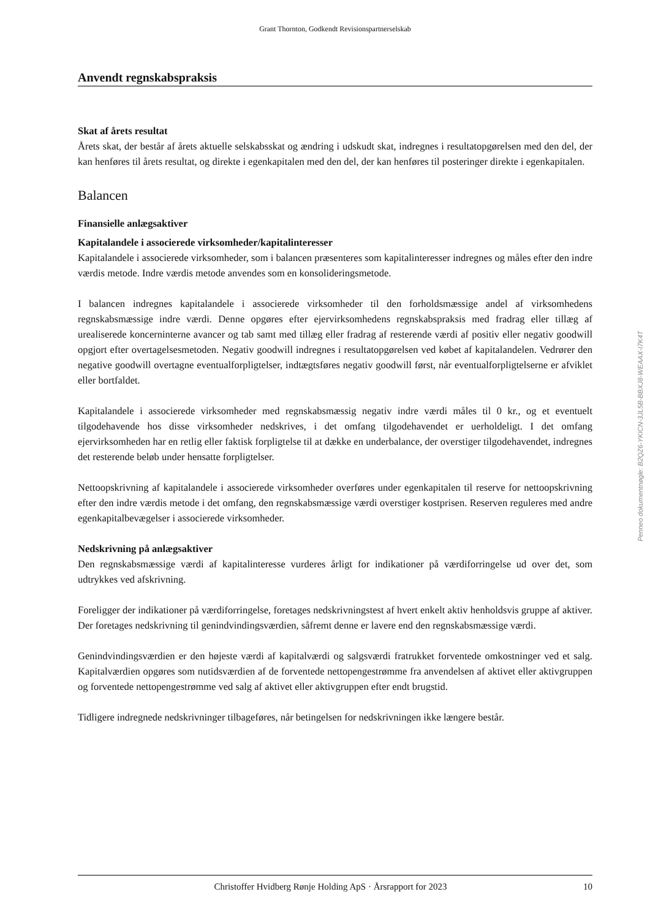Grant Thornton, Godkendt Revisionspartnerselskab
Anvendt regnskabspraksis
Skat af årets resultat
Årets skat, der består af årets aktuelle selskabsskat og ændring i udskudt skat, indregnes i resultatopgørelsen med den del, der kan henføres til årets resultat, og direkte i egenkapitalen med den del, der kan henføres til posteringer direkte i egenkapitalen.
Balancen
Finansielle anlægsaktiver
Kapitalandele i associerede virksomheder/kapitalinteresser
Kapitalandele i associerede virksomheder, som i balancen præsenteres som kapitalinteresser indregnes og måles efter den indre værdis metode. Indre værdis metode anvendes som en konsolideringsmetode.
I balancen indregnes kapitalandele i associerede virksomheder til den forholdsmæssige andel af virksomhedens regnskabsmæssige indre værdi. Denne opgøres efter ejervirksomhedens regnskabspraksis med fradrag eller tillæg af urealiserede koncerninterne avancer og tab samt med tillæg eller fradrag af resterende værdi af positiv eller negativ goodwill opgjort efter overtagelsesmetoden. Negativ goodwill indregnes i resultatopgørelsen ved købet af kapitalandelen. Vedrører den negative goodwill overtagne eventualforpligtelser, indtægtsføres negativ goodwill først, når eventualforpligtelserne er afviklet eller bortfaldet.
Kapitalandele i associerede virksomheder med regnskabsmæssig negativ indre værdi måles til 0 kr., og et eventuelt tilgodehavende hos disse virksomheder nedskrives, i det omfang tilgodehavendet er uerholdeligt. I det omfang ejervirksomheden har en retlig eller faktisk forpligtelse til at dække en underbalance, der overstiger tilgodehavendet, indregnes det resterende beløb under hensatte forpligtelser.
Nettoopskrivning af kapitalandele i associerede virksomheder overføres under egenkapitalen til reserve for nettoopskrivning efter den indre værdis metode i det omfang, den regnskabsmæssige værdi overstiger kostprisen. Reserven reguleres med andre egenkapitalbevægelser i associerede virksomheder.
Nedskrivning på anlægsaktiver
Den regnskabsmæssige værdi af kapitalinteresse vurderes årligt for indikationer på værdiforringelse ud over det, som udtrykkes ved afskrivning.
Foreligger der indikationer på værdiforringelse, foretages nedskrivningstest af hvert enkelt aktiv henholdsvis gruppe af aktiver. Der foretages nedskrivning til genindvindingsværdien, såfremt denne er lavere end den regnskabsmæssige værdi.
Genindvindingsværdien er den højeste værdi af kapitalværdi og salgsværdi fratrukket forventede omkostninger ved et salg. Kapitalværdien opgøres som nutidsværdien af de forventede nettopengestrømme fra anvendelsen af aktivet eller aktivgruppen og forventede nettopengestrømme ved salg af aktivet eller aktivgruppen efter endt brugstid.
Tidligere indregnede nedskrivninger tilbageføres, når betingelsen for nedskrivningen ikke længere består.
Penneo dokumentnøgle: B2QZ6-YKICN-3JL5B-BBXJ8-WEAAX-I7K4T
Christoffer Hvidberg Rønje Holding ApS · Årsrapport for 2023 10